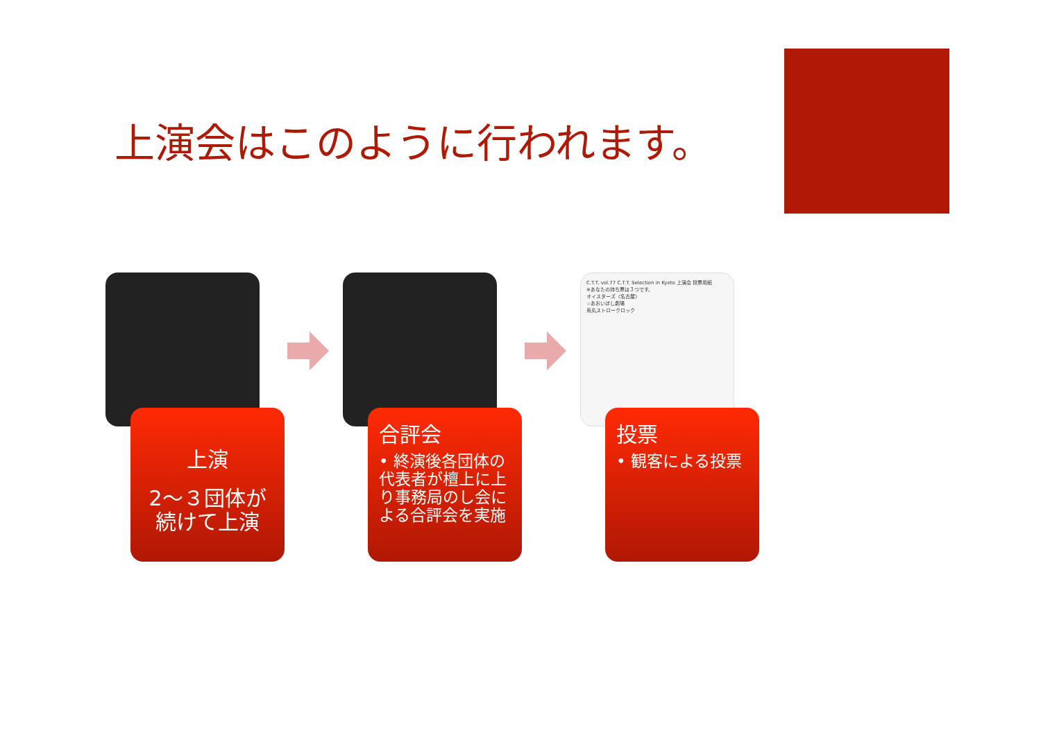上演会はこのように行われます。
上演
2～３団体が 続けて上演
合評会
• 終演後各団体の代表者が檀上に上り事務局のし会による合評会を実施
C.T.T. vol.77 C.T.T. Selection in Kyoto 上演会 投票用紙
※あなたの持ち票は３つです。
オイスターズ〈名古屋〉
☆あおいほし劇場
烏丸ストロークロック
投票
• 観客による投票